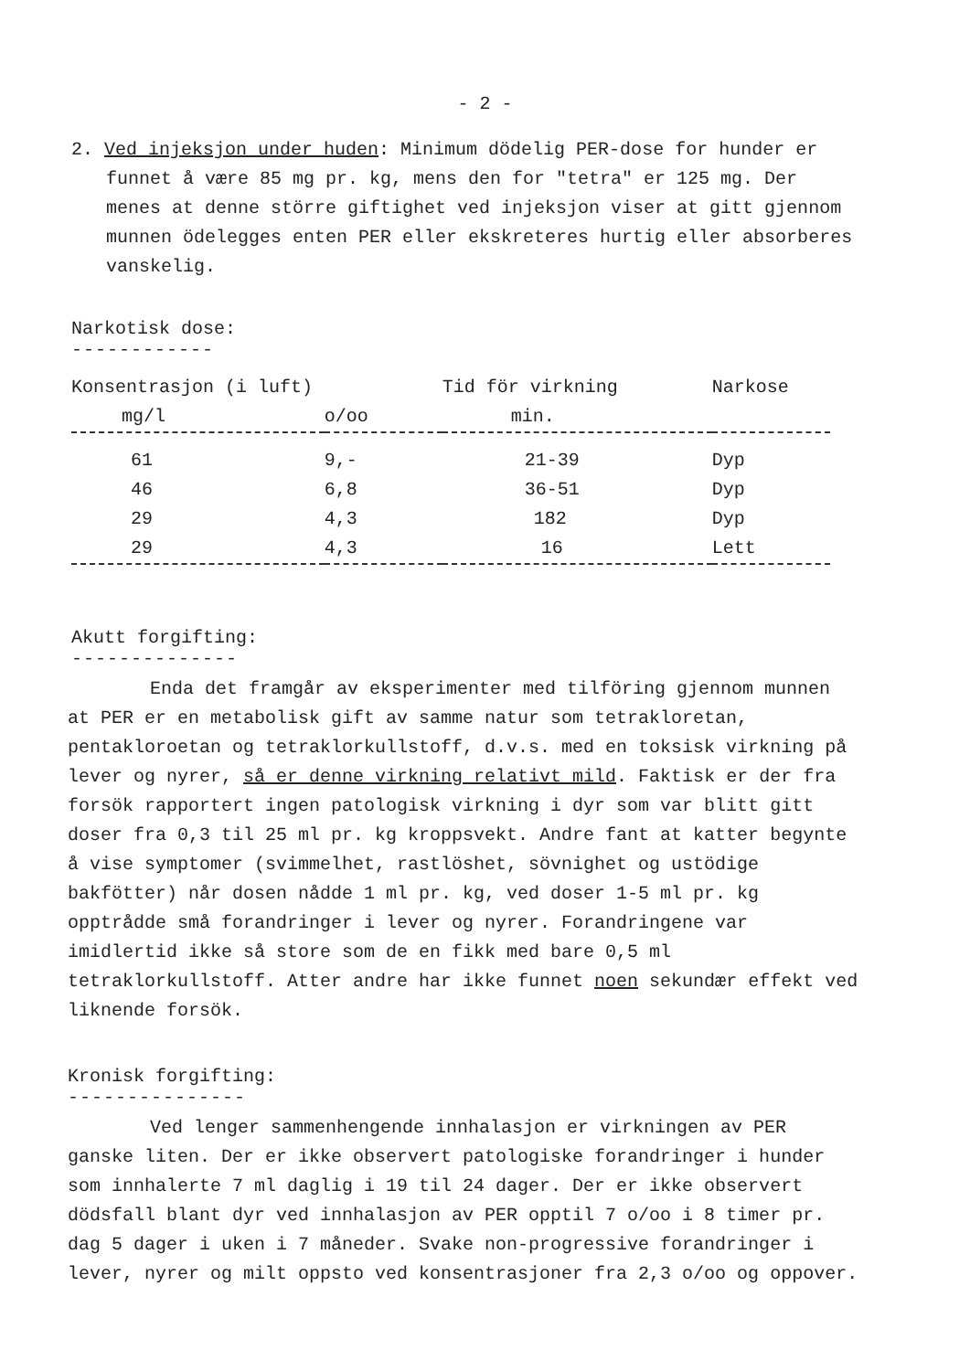- 2 -
2. Ved injeksjon under huden: Minimum dödelig PER-dose for hunder er funnet å være 85 mg pr. kg, mens den for "tetra" er 125 mg. Der menes at denne större giftighet ved injeksjon viser at gitt gjennom munnen ödelegges enten PER eller ekskreteres hurtig eller absorberes vanskelig.
Narkotisk dose:
------------
| Konsentrasjon (i luft) | | Tid för virkning | Narkose |
| --- | --- | --- | --- |
| mg/l | o/oo | min. | |
| 61 | 9,- | 21-39 | Dyp |
| 46 | 6,8 | 36-51 | Dyp |
| 29 | 4,3 | 182 | Dyp |
| 29 | 4,3 | 16 | Lett |
Akutt forgifting:
--------------
Enda det framgår av eksperimenter med tilföring gjennom munnen at PER er en metabolisk gift av samme natur som tetrakloretan, pentakloroetan og tetraklorkullstoff, d.v.s. med en toksisk virkning på lever og nyrer, så er denne virkning relativt mild. Faktisk er der fra forsök rapportert ingen patologisk virkning i dyr som var blitt gitt doser fra 0,3 til 25 ml pr. kg kroppsvekt. Andre fant at katter begynte å vise symptomer (svimmelhet, rastlöshet, sövnighet og ustödige bakfötter) når dosen nådde 1 ml pr. kg, ved doser 1-5 ml pr. kg opptrådde små forandringer i lever og nyrer. Forandringene var imidlertid ikke så store som de en fikk med bare 0,5 ml tetraklorkullstoff. Atter andre har ikke funnet noen sekundær effekt ved liknende forsök.
Kronisk forgifting:
---------------
Ved lenger sammenhengende innhalasjon er virkningen av PER ganske liten. Der er ikke observert patologiske forandringer i hunder som innhalerte 7 ml daglig i 19 til 24 dager. Der er ikke observert dödsfall blant dyr ved innhalasjon av PER opptil 7 o/oo i 8 timer pr. dag 5 dager i uken i 7 måneder. Svake non-progressive forandringer i lever, nyrer og milt oppsto ved konsentrasjoner fra 2,3 o/oo og oppover.